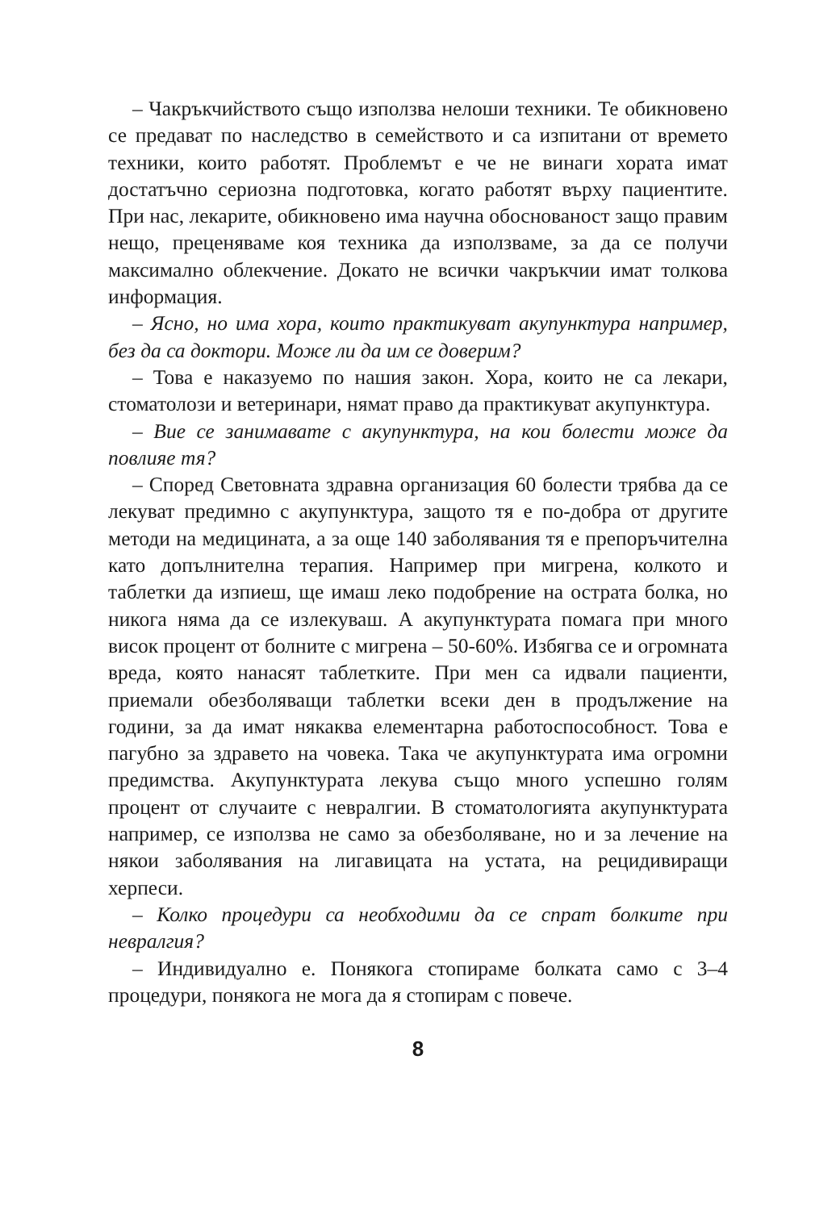– Чакръкчийството също използва нелоши техники. Те обикновено се предават по наследство в семейството и са изпитани от времето техники, които работят. Проблемът е че не винаги хората имат достатъчно сериозна подготовка, когато работят върху пациентите. При нас, лекарите, обикновено има научна обоснованост защо правим нещо, преценяваме коя техника да използваме, за да се получи максимално облекчение. Докато не всички чакръкчии имат толкова информация.
– Ясно, но има хора, които практикуват акупунктура например, без да са доктори. Може ли да им се доверим?
– Това е наказуемо по нашия закон. Хора, които не са лекари, стоматолози и ветеринари, нямат право да практикуват акупунктура.
– Вие се занимавате с акупунктура, на кои болести може да повлияе тя?
– Според Световната здравна организация 60 болести трябва да се лекуват предимно с акупунктура, защото тя е по-добра от другите методи на медицината, а за още 140 заболявания тя е препоръчителна като допълнителна терапия. Например при мигрена, колкото и таблетки да изпиеш, ще имаш леко подобрение на острата болка, но никога няма да се излекуваш. А акупунктурата помага при много висок процент от болните с мигрена – 50-60%. Избягва се и огромната вреда, която нанасят таблетките. При мен са идвали пациенти, приемали обезболяващи таблетки всеки ден в продължение на години, за да имат някаква елементарна работоспособност. Това е пагубно за здравето на човека. Така че акупунктурата има огромни предимства. Акупунктурата лекува също много успешно голям процент от случаите с невралгии. В стоматологията акупунктурата например, се използва не само за обезболяване, но и за лечение на някои заболявания на лигавицата на устата, на рецидивиращи херпеси.
– Колко процедури са необходими да се спрат болките при невралгия?
– Индивидуално е. Понякога стопираме болката само с 3–4 процедури, понякога не мога да я стопирам с повече.
8